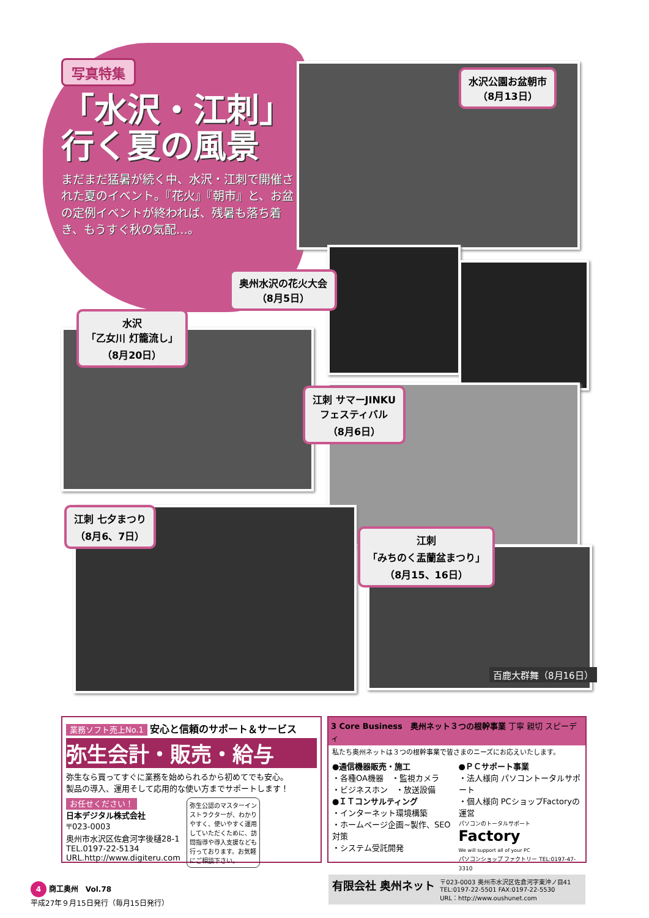写真特集
「水沢・江刺」
行く夏の風景
まだまだ猛暑が続く中、水沢・江刺で開催された夏のイベント。『花火』『朝市』と、お盆の定例イベントが終われば、残暑も落ち着き、もうすぐ秋の気配…。
水沢公園お盆朝市
（8月13日）
奥州水沢の花火大会
（8月5日）
水沢
「乙女川 灯籠流し」
（8月20日）
江刺 サマーJINKU
フェスティバル
（8月6日）
江刺 七夕まつり
（8月6、7日）
江刺
「みちのく盂蘭盆まつり」
（8月15、16日）
百鹿大群舞（8月16日）
業務ソフト売上No.1 安心と信頼のサポート＆サービス
弥生会計・販売・給与
弥生なら買ってすぐに業務を始められるから初めてでも安心。
製品の導入、運用そして応用的な使い方までサポートします！
お任せください！
日本デジタル株式会社
〒023-0003
奥州市水沢区佐倉河字後樋28-1
TEL.0197-22-5134
URL.http://www.digiteru.com
弥生公認のマスターインストラクターが、わかりやすく、使いやすく運用していただくために、訪問指導や導入支援なども行っております。お気軽にご相談下さい。
3 Core Business　奥州ネット３つの根幹事業 丁寧 親切 スピーディ
私たち奥州ネットは３つの根幹事業で皆さまのニーズにお応えいたします。
●通信機器販売・施工
・各種OA機器　・監視カメラ
・ビジネスホン　・放送設備
●ＩＴコンサルティング
・インターネット環境構築
・ホームページ企画~製作、SEO対策
・システム受託開発
●ＰＣサポート事業
・法人様向 パソコントータルサポート
・個人様向 PCショップFactoryの運営
パソコンのトータルサポート
Factory
We will support all of your PC
パソコンショップ ファクトリー TEL:0197-47-3310
有限会社 奥州ネット 〒023-0003 奥州市水沢区佐倉河字東沖ノ目41
TEL:0197-22-5501 FAX:0197-22-5530
URL：http://www.oushunet.com
4 商工奥州　Vol.78
平成27年９月15日発行（毎月15日発行）